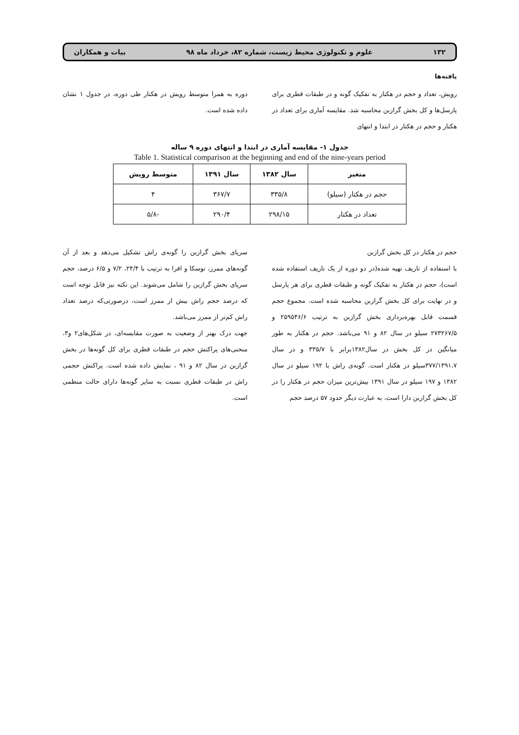۱۳۲ علوم و تکنولوژی محیط زیست، شماره ۸۲، خرداد ماه ۹۸ بیات و همکاران
یافته‌ها
رویش، تعداد و حجم در هکتار به تفکیک گونه و در طبقات قطری برای پارسل‌ها و کل بخش گرازبن محاسبه شد. مقایسه آماری برای تعداد در هکتار و حجم در هکتار در ابتدا و انتهای
دوره به همرا متوسط رویش در هکتار طی دوره، در جدول ۱ نشان داده شده است.
جدول ۱- مقایسه آماری در ابتدا و انتهای دوره ۹ ساله
Table 1. Statistical comparison at the beginning and end of the nine-years period
| متغیر | سال ۱۳۸۲ | سال ۱۳۹۱ | متوسط رویش |
| --- | --- | --- | --- |
| حجم در هکتار (سیلو) | ۳۳۵/۸ | ۳۶۷/۷ | ۴ |
| تعداد در هکتار | ۲۹۸/۱۵ | ۲۹۰/۴ | -۵/۸ |
حجم در هکتار در کل بخش گرازبن
با استفاده از تاریف تهیه شده(در دو دوره از یک تاریف استفاده شده است)، حجم در هکتار به تفکیک گونه و طبقات قطری برای هر پارسل و در نهایت برای کل بخش گرازبن محاسبه شده است. مجموع حجم قسمت قابل بهره‌برداری بخش گرازبن به ترتیب ۲۵۹۵۴۶/۶ و ۲۷۳۲۶۷/۵ سیلو در سال ۸۲ و ۹۱ می‌باشد. حجم در هکتار به طور میانگین در کل بخش در سال۱۳۸۲برابر با ۳۳۵/۷ و در سال ۳۷۷/۱۳۹۱،۷سیلو در هکتار است. گونه‌ی راش با ۱۹۲ سیلو در سال ۱۳۸۲ و ۱۹۷ سیلو در سال ۱۳۹۱ بیش‌ترین میزان حجم در هکتار را در کل بخش گرازبن دارا است، به عبارت دیگر حدود ۵۷ درصد حجم
سرپای بخش گرازبن را گونه‌ی راش تشکیل می‌دهد و بعد از آن گونه‌های ممرز، توسکا و افرا به ترتیب با ۲۴/۴، ۷/۲ و ۶/۵ درصد، حجم سرپای بخش گرازبن را شامل می‌شوند. این نکته نیز قابل توجه است که درصد حجم راش بیش از ممرز است، درصورتی‌که درصد تعداد راش کم‌تر از ممرز می‌باشد.
جهت درک بهتر از وضعیت به صورت مقایسه‌ای، در شکل‌های۲ و۳، منحنی‌های پراکنش حجم در طبقات قطری برای کل گونه‌ها در بخش گرازبن در سال ۸۲ و ۹۱ ، نمایش داده شده است. پراکنش حجمی راش در طبقات قطری نسبت به سایر گونه‌ها دارای حالت منظمی است.